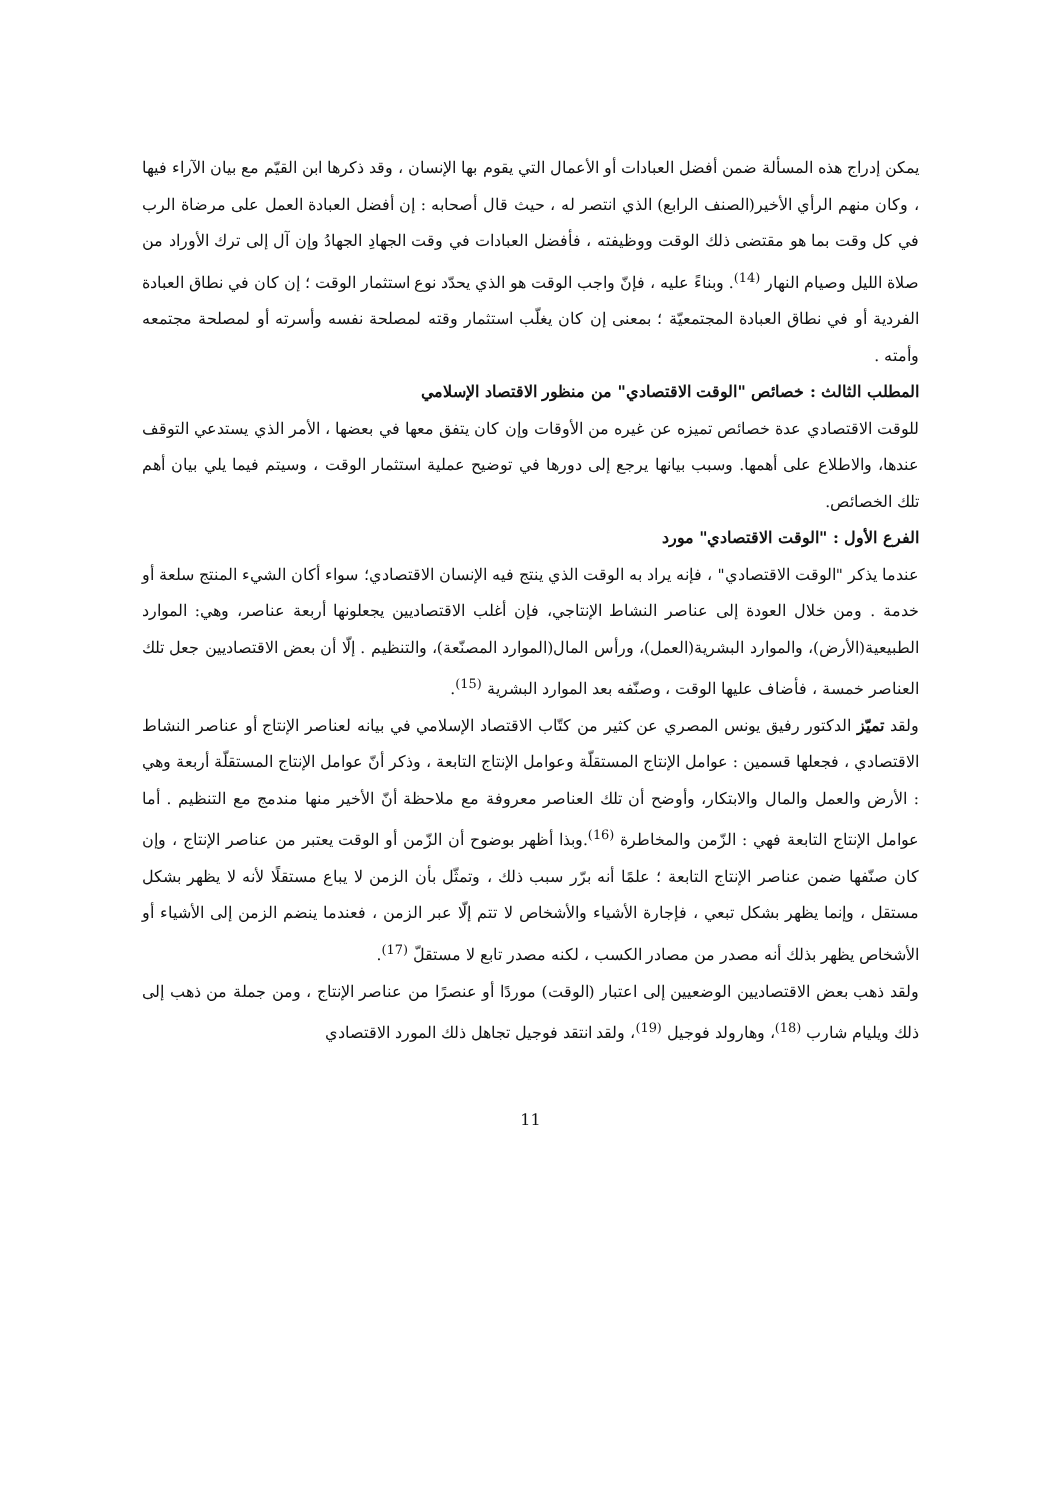يمكن إدراج هذه المسألة ضمن أفضل العبادات أو الأعمال التي يقوم بها الإنسان ، وقد ذكرها ابن القيّم مع بيان الآراء فيها ، وكان منهم الرأي الأخير(الصنف الرابع) الذي انتصر له ، حيث قال أصحابه : إن أفضل العبادة العمل على مرضاة الرب في كل وقت بما هو مقتضى ذلك الوقت ووظيفته ، فأفضل العبادات في وقت الجهادِ الجهادُ وإن آل إلى ترك الأوراد من صلاة الليل وصيام النهار <sup>(14)</sup>. وبناءً عليه ، فإنّ واجب الوقت هو الذي يحدّد نوع استثمار الوقت ؛ إن كان في نطاق العبادة الفردية أو في نطاق العبادة المجتمعيّة ؛ بمعنى إن كان يغلّب استثمار وقته لمصلحة نفسه وأسرته أو لمصلحة مجتمعه وأمته .
المطلب الثالث : خصائص "الوقت الاقتصادي" من منظور الاقتصاد الإسلامي
للوقت الاقتصادي عدة خصائص تميزه عن غيره من الأوقات وإن كان يتفق معها في بعضها ، الأمر الذي يستدعي التوقف عندها، والاطلاع على أهمها. وسبب بيانها يرجع إلى دورها في توضيح عملية استثمار الوقت ، وسيتم فيما يلي بيان أهم تلك الخصائص.
الفرع الأول : "الوقت الاقتصادي" مورد
عندما يذكر "الوقت الاقتصادي" ، فإنه يراد به الوقت الذي ينتج فيه الإنسان الاقتصادي؛ سواء أكان الشيء المنتج سلعة أو خدمة . ومن خلال العودة إلى عناصر النشاط الإنتاجي، فإن أغلب الاقتصاديين يجعلونها أربعة عناصر، وهي: الموارد الطبيعية(الأرض)، والموارد البشرية(العمل)، ورأس المال(الموارد المصنّعة)، والتنظيم . إلّا أن بعض الاقتصاديين جعل تلك العناصر خمسة ، فأضاف عليها الوقت ، وصنّفه بعد الموارد البشرية <sup>(15)</sup>.
ولقد تميّز الدكتور رفيق يونس المصري عن كثير من كتّاب الاقتصاد الإسلامي في بيانه لعناصر الإنتاج أو عناصر النشاط الاقتصادي ، فجعلها قسمين : عوامل الإنتاج المستقلّة وعوامل الإنتاج التابعة ، وذكر أنّ عوامل الإنتاج المستقلّة أربعة وهي : الأرض والعمل والمال والابتكار، وأوضح أن تلك العناصر معروفة مع ملاحظة أنّ الأخير منها مندمج مع التنظيم . أما عوامل الإنتاج التابعة فهي : الزّمن والمخاطرة <sup>(16)</sup>.وبذا أظهر بوضوح أن الزّمن أو الوقت يعتبر من عناصر الإنتاج ، وإن كان صنّفها ضمن عناصر الإنتاج التابعة ؛ علمًا أنه برّر سبب ذلك ، وتمثّل بأن الزمن لا يباع مستقلًا لأنه لا يظهر بشكل مستقل ، وإنما يظهر بشكل تبعي ، فإجارة الأشياء والأشخاص لا تتم إلّا عبر الزمن ، فعندما ينضم الزمن إلى الأشياء أو الأشخاص يظهر بذلك أنه مصدر من مصادر الكسب ، لكنه مصدر تابع لا مستقلّ <sup>(17)</sup>.
ولقد ذهب بعض الاقتصاديين الوضعيين إلى اعتبار (الوقت) موردًا أو عنصرًا من عناصر الإنتاج ، ومن جملة من ذهب إلى ذلك ويليام شارب <sup>(18)</sup>، وهارولد فوجيل <sup>(19)</sup>، ولقد انتقد فوجيل تجاهل ذلك المورد الاقتصادي
11